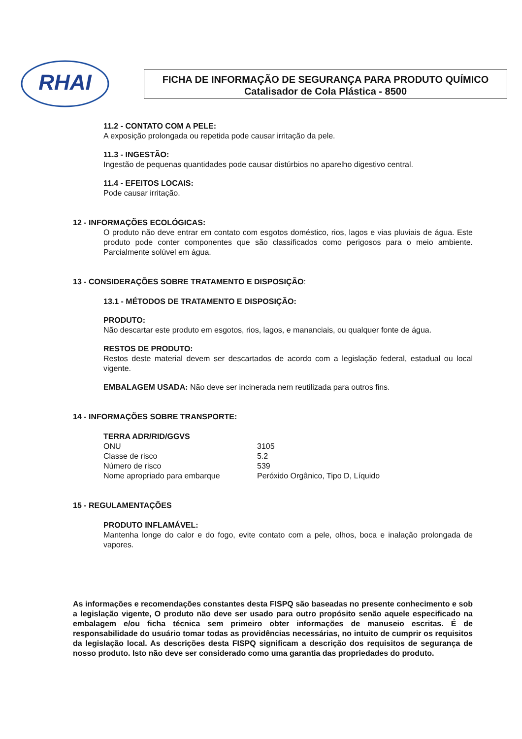RHAI
FICHA DE INFORMAÇÃO DE SEGURANÇA PARA PRODUTO QUÍMICO
Catalisador de Cola Plástica - 8500
11.2 - CONTATO COM A PELE:
A exposição prolongada ou repetida pode causar irritação da pele.
11.3 - INGESTÃO:
Ingestão de pequenas quantidades pode causar distúrbios no aparelho digestivo central.
11.4 - EFEITOS LOCAIS:
Pode causar irritação.
12 - INFORMAÇÕES ECOLÓGICAS:
O produto não deve entrar em contato com esgotos doméstico, rios, lagos e vias pluviais de água. Este produto pode conter componentes que são classificados como perigosos para o meio ambiente. Parcialmente solúvel em água.
13 - CONSIDERAÇÕES SOBRE TRATAMENTO E DISPOSIÇÃO:
13.1 - MÉTODOS DE TRATAMENTO E DISPOSIÇÃO:
PRODUTO:
Não descartar este produto em esgotos, rios, lagos, e mananciais, ou qualquer fonte de água.
RESTOS DE PRODUTO:
Restos deste material devem ser descartados de acordo com a legislação federal, estadual ou local vigente.
EMBALAGEM USADA: Não deve ser incinerada nem reutilizada para outros fins.
14 - INFORMAÇÕES SOBRE TRANSPORTE:
TERRA ADR/RID/GGVS
| ONU | 3105 |
| Classe de risco | 5.2 |
| Número de risco | 539 |
| Nome apropriado para embarque | Peróxido Orgânico, Tipo D, Líquido |
15 - REGULAMENTAÇÕES
PRODUTO INFLAMÁVEL:
Mantenha longe do calor e do fogo, evite contato com a pele, olhos, boca e inalação prolongada de vapores.
As informações e recomendações constantes desta FISPQ são baseadas no presente conhecimento e sob a legislação vigente, O produto não deve ser usado para outro propósito senão aquele especificado na embalagem e/ou ficha técnica sem primeiro obter informações de manuseio escritas. É de responsabilidade do usuário tomar todas as providências necessárias, no intuito de cumprir os requisitos da legislação local. As descrições desta FISPQ significam a descrição dos requisitos de segurança de nosso produto. Isto não deve ser considerado como uma garantia das propriedades do produto.